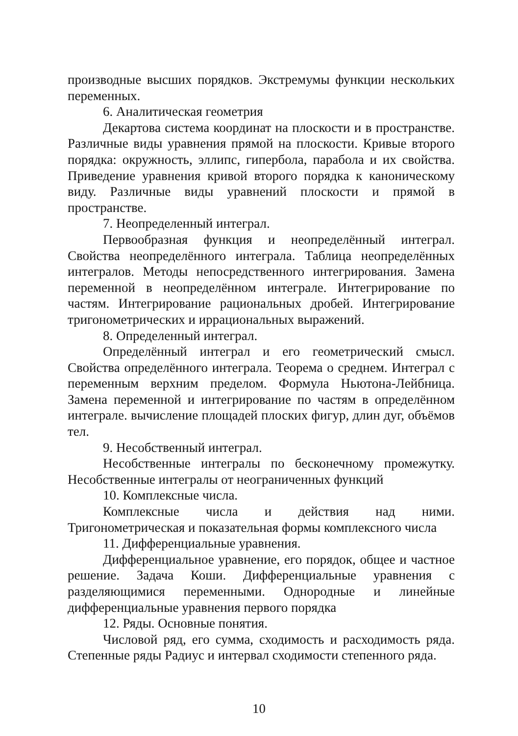производные высших порядков. Экстремумы функции нескольких переменных.
6. Аналитическая геометрия
Декартова система координат на плоскости и в пространстве. Различные виды уравнения прямой на плоскости. Кривые второго порядка: окружность, эллипс, гипербола, парабола и их свойства. Приведение уравнения кривой второго порядка к каноническому виду. Различные виды уравнений плоскости и прямой в пространстве.
7. Неопределенный интеграл.
Первообразная функция и неопределённый интеграл. Свойства неопределённого интеграла. Таблица неопределённых интегралов. Методы непосредственного интегрирования. Замена переменной в неопределённом интеграле. Интегрирование по частям. Интегрирование рациональных дробей. Интегрирование тригонометрических и иррациональных выражений.
8. Определенный интеграл.
Определённый интеграл и его геометрический смысл. Свойства определённого интеграла. Теорема о среднем. Интеграл с переменным верхним пределом. Формула Ньютона-Лейбница. Замена переменной и интегрирование по частям в определённом интеграле. вычисление площадей плоских фигур, длин дуг, объёмов тел.
9. Несобственный интеграл.
Несобственные интегралы по бесконечному промежутку. Несобственные интегралы от неограниченных функций
10. Комплексные числа.
Комплексные числа и действия над ними. Тригонометрическая и показательная формы комплексного числа
11. Дифференциальные уравнения.
Дифференциальное уравнение, его порядок, общее и частное решение. Задача Коши. Дифференциальные уравнения с разделяющимися переменными. Однородные и линейные дифференциальные уравнения первого порядка
12. Ряды. Основные понятия.
Числовой ряд, его сумма, сходимость и расходимость ряда. Степенные ряды Радиус и интервал сходимости степенного ряда.
10